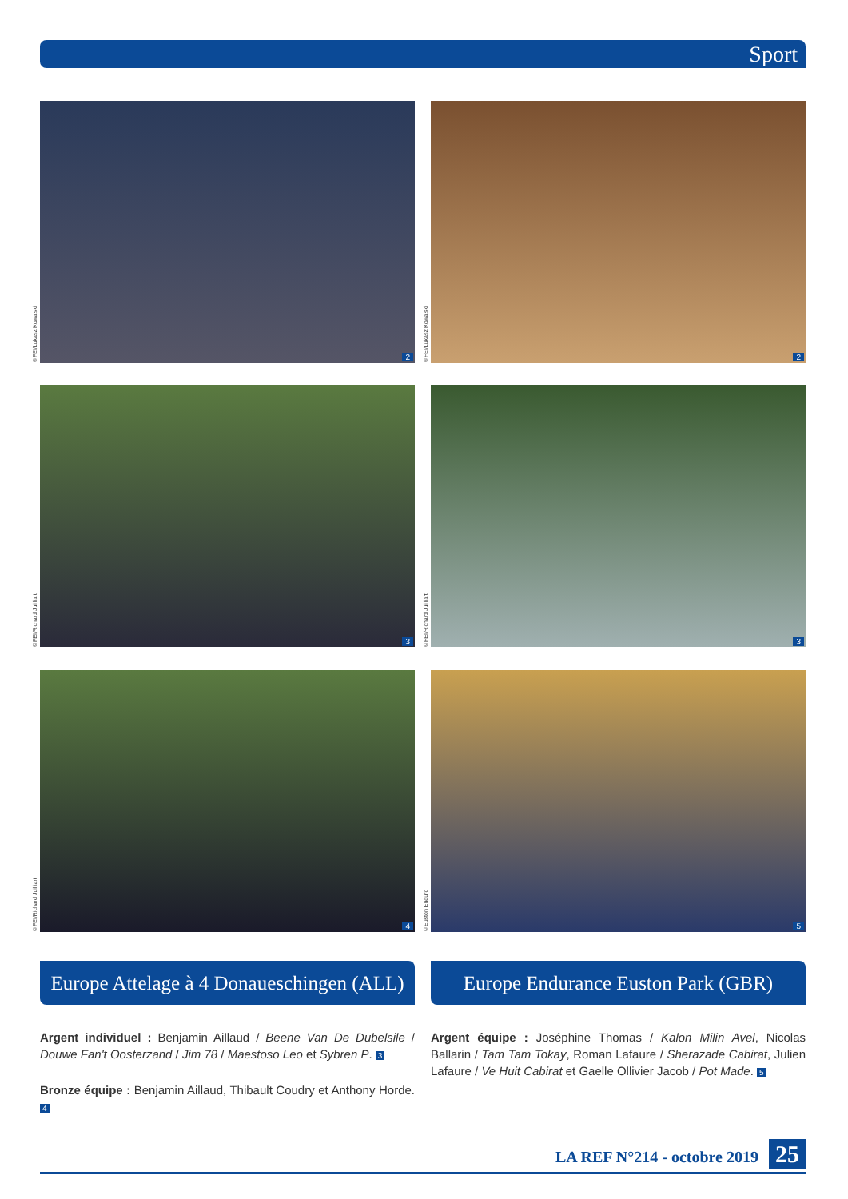Sport
©FEI/Lukasz Kowalski
2
©FEI/Lukasz Kowalski
2
©FEI/Richard Juilliart
3
©FEI/Richard Juilliart
3
©FEI/Richard Juilliart
4
©Euston Enduro
5
Europe Attelage à 4 Donaueschingen (ALL)
Argent individuel : Benjamin Aillaud / Beene Van De Dubelsile / Douwe Fan't Oosterzand / Jim 78 / Maestoso Leo et Sybren P. 3
Bronze équipe : Benjamin Aillaud, Thibault Coudry et Anthony Horde. 4
Europe Endurance Euston Park (GBR)
Argent équipe : Joséphine Thomas / Kalon Milin Avel, Nicolas Ballarin / Tam Tam Tokay, Roman Lafaure / Sherazade Cabirat, Julien Lafaure / Ve Huit Cabirat et Gaelle Ollivier Jacob / Pot Made. 5
LA REF N°214 - octobre 2019 25